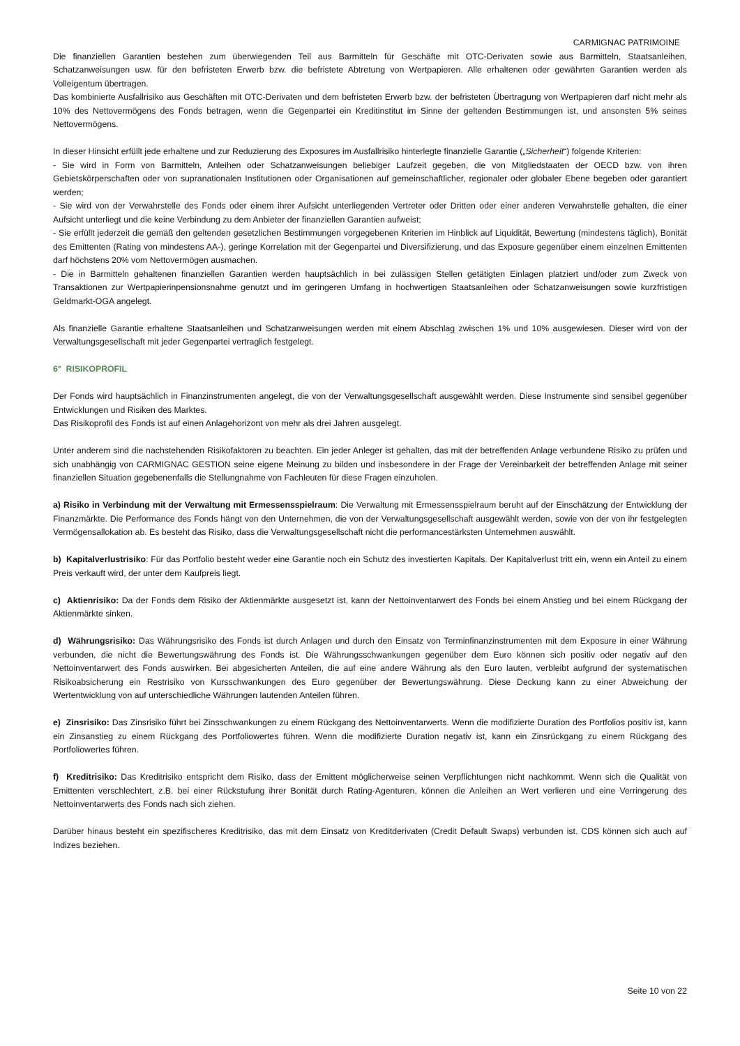CARMIGNAC PATRIMOINE
Die finanziellen Garantien bestehen zum überwiegenden Teil aus Barmitteln für Geschäfte mit OTC-Derivaten sowie aus Barmitteln, Staatsanleihen, Schatzanweisungen usw. für den befristeten Erwerb bzw. die befristete Abtretung von Wertpapieren. Alle erhaltenen oder gewährten Garantien werden als Volleigentum übertragen.
Das kombinierte Ausfallrisiko aus Geschäften mit OTC-Derivaten und dem befristeten Erwerb bzw. der befristeten Übertragung von Wertpapieren darf nicht mehr als 10% des Nettovermögens des Fonds betragen, wenn die Gegenpartei ein Kreditinstitut im Sinne der geltenden Bestimmungen ist, und ansonsten 5% seines Nettovermögens.
In dieser Hinsicht erfüllt jede erhaltene und zur Reduzierung des Exposures im Ausfallrisiko hinterlegte finanzielle Garantie („Sicherheit“) folgende Kriterien:
- Sie wird in Form von Barmitteln, Anleihen oder Schatzanweisungen beliebiger Laufzeit gegeben, die von Mitgliedstaaten der OECD bzw. von ihren Gebietskörperschaften oder von supranationalen Institutionen oder Organisationen auf gemeinschaftlicher, regionaler oder globaler Ebene begeben oder garantiert werden;
- Sie wird von der Verwahrstelle des Fonds oder einem ihrer Aufsicht unterliegenden Vertreter oder Dritten oder einer anderen Verwahrstelle gehalten, die einer Aufsicht unterliegt und die keine Verbindung zu dem Anbieter der finanziellen Garantien aufweist;
- Sie erfüllt jederzeit die gemäß den geltenden gesetzlichen Bestimmungen vorgegebenen Kriterien im Hinblick auf Liquidität, Bewertung (mindestens täglich), Bonität des Emittenten (Rating von mindestens AA-), geringe Korrelation mit der Gegenpartei und Diversifizierung, und das Exposure gegenüber einem einzelnen Emittenten darf höchstens 20% vom Nettovermögen ausmachen.
- Die in Barmitteln gehaltenen finanziellen Garantien werden hauptsächlich in bei zulässigen Stellen getätigten Einlagen platziert und/oder zum Zweck von Transaktionen zur Wertpapierinpensionsnahme genutzt und im geringeren Umfang in hochwertigen Staatsanleihen oder Schatzanweisungen sowie kurzfristigen Geldmarkt-OGA angelegt.
Als finanzielle Garantie erhaltene Staatsanleihen und Schatzanweisungen werden mit einem Abschlag zwischen 1% und 10% ausgewiesen. Dieser wird von der Verwaltungsgesellschaft mit jeder Gegenpartei vertraglich festgelegt.
6° RISIKOPROFIL
Der Fonds wird hauptsächlich in Finanzinstrumenten angelegt, die von der Verwaltungsgesellschaft ausgewählt werden. Diese Instrumente sind sensibel gegenüber Entwicklungen und Risiken des Marktes.
Das Risikoprofil des Fonds ist auf einen Anlagehorizont von mehr als drei Jahren ausgelegt.
Unter anderem sind die nachstehenden Risikofaktoren zu beachten. Ein jeder Anleger ist gehalten, das mit der betreffenden Anlage verbundene Risiko zu prüfen und sich unabhängig von CARMIGNAC GESTION seine eigene Meinung zu bilden und insbesondere in der Frage der Vereinbarkeit der betreffenden Anlage mit seiner finanziellen Situation gegebenenfalls die Stellungnahme von Fachleuten für diese Fragen einzuholen.
a) Risiko in Verbindung mit der Verwaltung mit Ermessensspielraum: Die Verwaltung mit Ermessensspielraum beruht auf der Einschätzung der Entwicklung der Finanzmärkte. Die Performance des Fonds hängt von den Unternehmen, die von der Verwaltungsgesellschaft ausgewählt werden, sowie von der von ihr festgelegten Vermögensallokation ab. Es besteht das Risiko, dass die Verwaltungsgesellschaft nicht die performancestärksten Unternehmen auswählt.
b) Kapitalverlustrisiko: Für das Portfolio besteht weder eine Garantie noch ein Schutz des investierten Kapitals. Der Kapitalverlust tritt ein, wenn ein Anteil zu einem Preis verkauft wird, der unter dem Kaufpreis liegt.
c) Aktienrisiko: Da der Fonds dem Risiko der Aktienmärkte ausgesetzt ist, kann der Nettoinventarwert des Fonds bei einem Anstieg und bei einem Rückgang der Aktienmärkte sinken.
d) Währungsrisiko: Das Währungsrisiko des Fonds ist durch Anlagen und durch den Einsatz von Terminfinanzinstrumenten mit dem Exposure in einer Währung verbunden, die nicht die Bewertungswährung des Fonds ist. Die Währungsschwankungen gegenüber dem Euro können sich positiv oder negativ auf den Nettoinventarwert des Fonds auswirken. Bei abgesicherten Anteilen, die auf eine andere Währung als den Euro lauten, verbleibt aufgrund der systematischen Risikoabsicherung ein Restrisiko von Kursschwankungen des Euro gegenüber der Bewertungswährung. Diese Deckung kann zu einer Abweichung der Wertentwicklung von auf unterschiedliche Währungen lautenden Anteilen führen.
e) Zinsrisiko: Das Zinsrisiko führt bei Zinsschwankungen zu einem Rückgang des Nettoinventarwerts. Wenn die modifizierte Duration des Portfolios positiv ist, kann ein Zinsanstieg zu einem Rückgang des Portfoliowertes führen. Wenn die modifizierte Duration negativ ist, kann ein Zinsrückgang zu einem Rückgang des Portfoliowertes führen.
f) Kreditrisiko: Das Kreditrisiko entspricht dem Risiko, dass der Emittent möglicherweise seinen Verpflichtungen nicht nachkommt. Wenn sich die Qualität von Emittenten verschlechtert, z.B. bei einer Rückstufung ihrer Bonität durch Rating-Agenturen, können die Anleihen an Wert verlieren und eine Verringerung des Nettoinventarwerts des Fonds nach sich ziehen.
Darüber hinaus besteht ein spezifischeres Kreditrisiko, das mit dem Einsatz von Kreditderivaten (Credit Default Swaps) verbunden ist. CDS können sich auch auf Indizes beziehen.
Seite 10 von 22